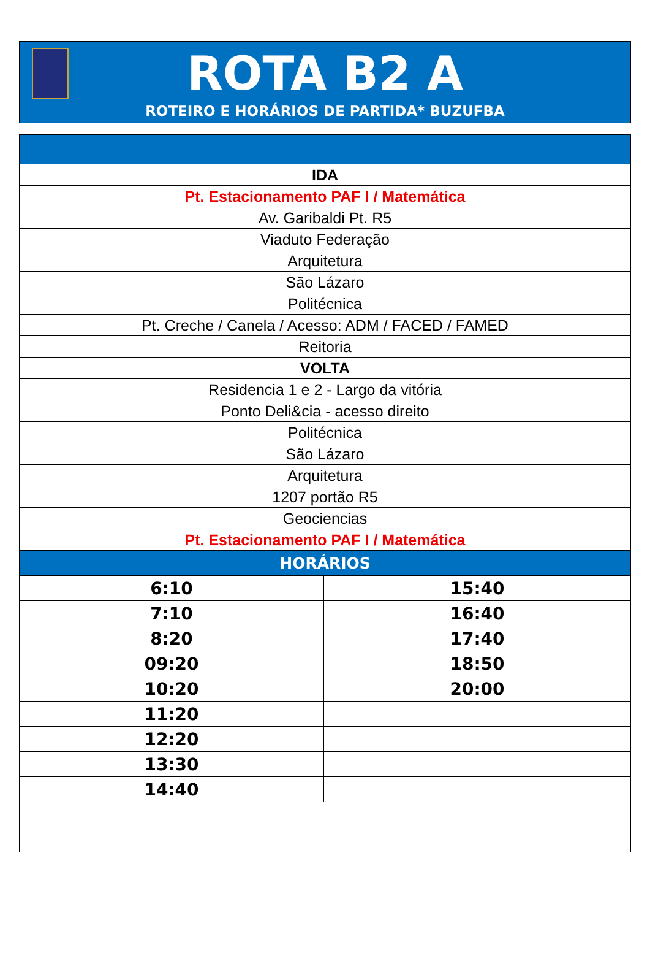ROTA B2 A
ROTEIRO E HORÁRIOS DE PARTIDA* BUZUFBA
| IDA | |
| Pt. Estacionamento PAF I / Matemática | |
| Av. Garibaldi Pt. R5 | |
| Viaduto Federação | |
| Arquitetura | |
| São Lázaro | |
| Politécnica | |
| Pt. Creche / Canela / Acesso: ADM / FACED / FAMED | |
| Reitoria | |
| VOLTA | |
| Residencia 1 e 2 - Largo da vitória | |
| Ponto Deli&cia - acesso direito | |
| Politécnica | |
| São Lázaro | |
| Arquitetura | |
| 1207 portão R5 | |
| Geociencias | |
| Pt. Estacionamento PAF I / Matemática | |
| HORÁRIOS | |
| 6:10 | 15:40 |
| 7:10 | 16:40 |
| 8:20 | 17:40 |
| 09:20 | 18:50 |
| 10:20 | 20:00 |
| 11:20 | |
| 12:20 | |
| 13:30 | |
| 14:40 | |